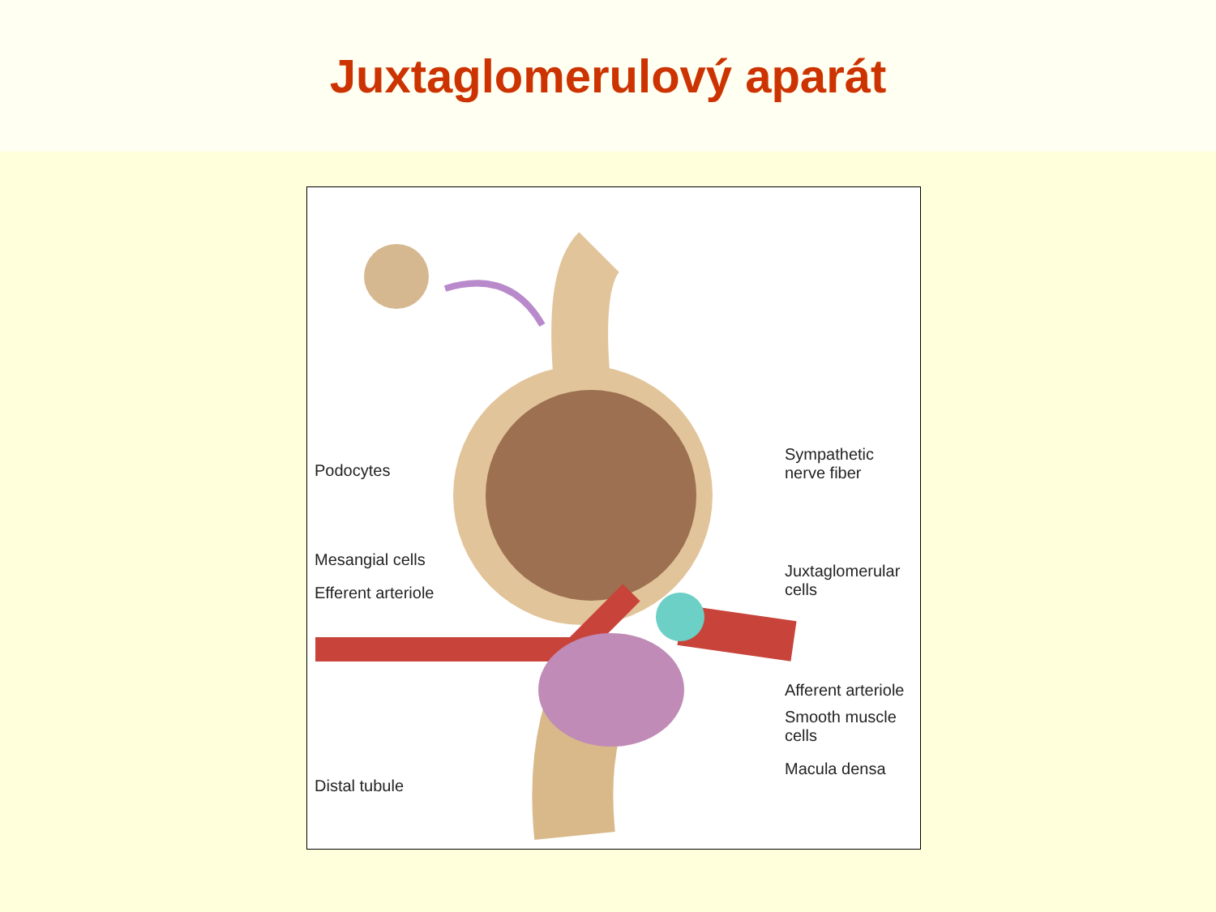Juxtaglomerulový aparát
Podocytes
Mesangial cells
Efferent arteriole
Distal tubule
Sympathetic
nerve fiber
Juxtaglomerular
cells
Afferent arteriole
Smooth muscle
cells
Macula densa